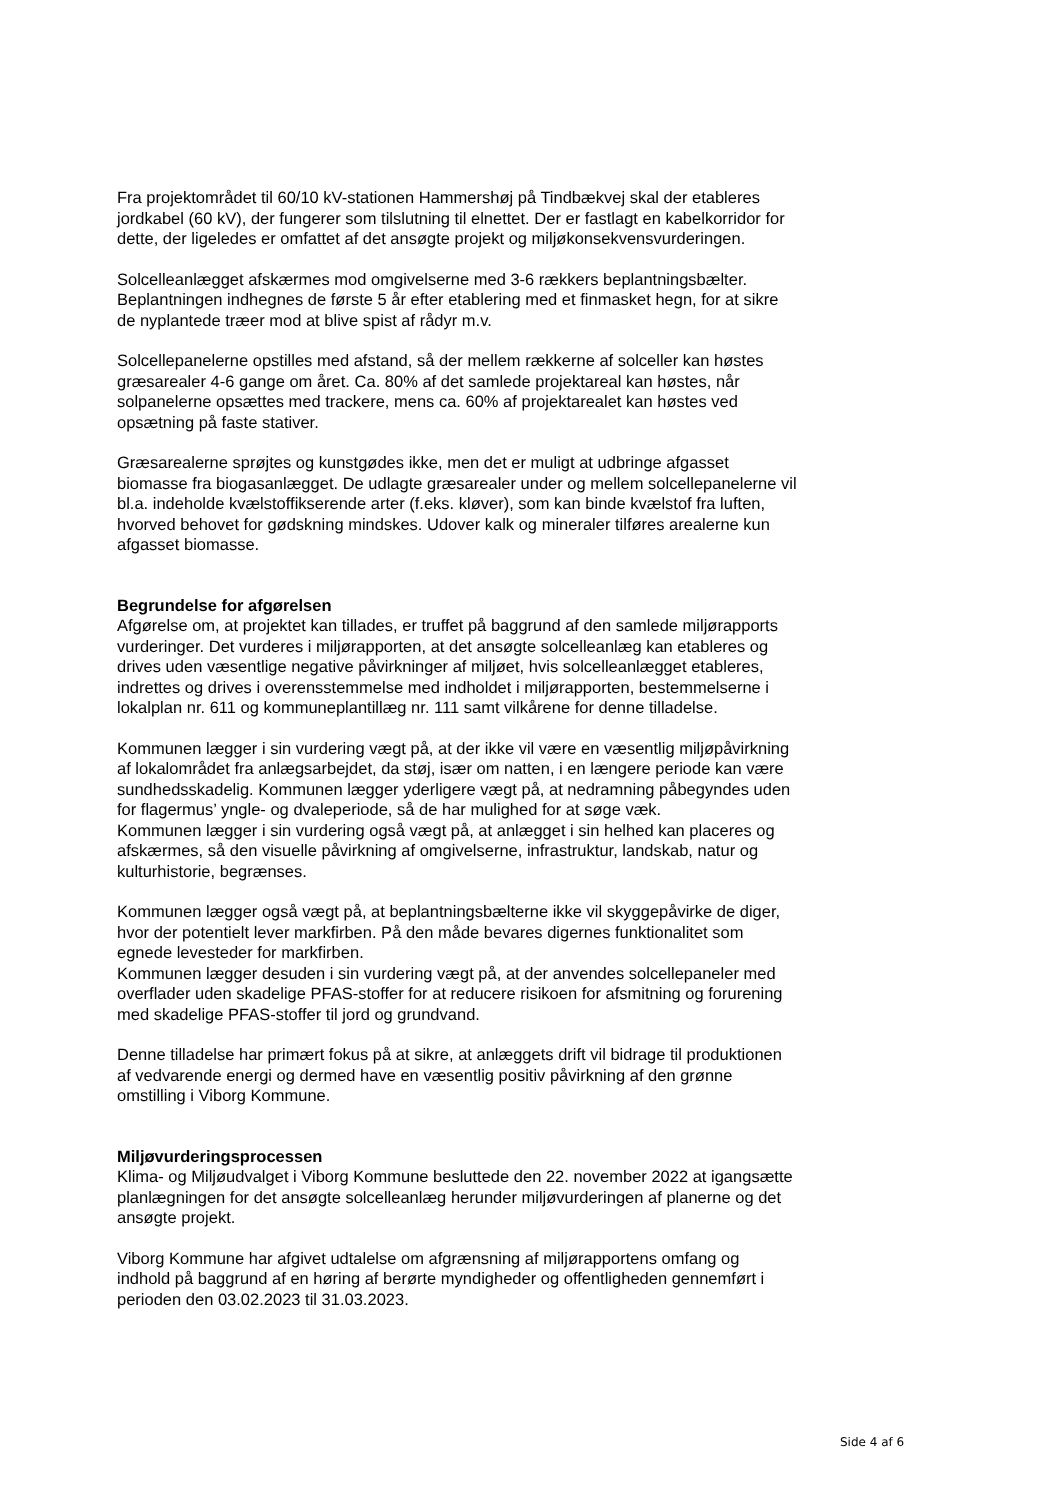Fra projektområdet til 60/10 kV-stationen Hammershøj på Tindbækvej skal der etableres jordkabel (60 kV), der fungerer som tilslutning til elnettet. Der er fastlagt en kabelkorridor for dette, der ligeledes er omfattet af det ansøgte projekt og miljøkonsekvensvurderingen.
Solcelleanlægget afskærmes mod omgivelserne med 3-6 rækkers beplantningsbælter. Beplantningen indhegnes de første 5 år efter etablering med et finmasket hegn, for at sikre de nyplantede træer mod at blive spist af rådyr m.v.
Solcellepanelerne opstilles med afstand, så der mellem rækkerne af solceller kan høstes græsarealer 4-6 gange om året. Ca. 80% af det samlede projektareal kan høstes, når solpanelerne opsættes med trackere, mens ca. 60% af projektarealet kan høstes ved opsætning på faste stativer.
Græsarealerne sprøjtes og kunstgødes ikke, men det er muligt at udbringe afgasset biomasse fra biogasanlægget. De udlagte græsarealer under og mellem solcellepanelerne vil bl.a. indeholde kvælstoffikserende arter (f.eks. kløver), som kan binde kvælstof fra luften, hvorved behovet for gødskning mindskes. Udover kalk og mineraler tilføres arealerne kun afgasset biomasse.
Begrundelse for afgørelsen
Afgørelse om, at projektet kan tillades, er truffet på baggrund af den samlede miljørapports vurderinger. Det vurderes i miljørapporten, at det ansøgte solcelleanlæg kan etableres og drives uden væsentlige negative påvirkninger af miljøet, hvis solcelleanlægget etableres, indrettes og drives i overensstemmelse med indholdet i miljørapporten, bestemmelserne i lokalplan nr. 611 og kommuneplantillæg nr. 111 samt vilkårene for denne tilladelse.
Kommunen lægger i sin vurdering vægt på, at der ikke vil være en væsentlig miljøpåvirkning af lokalområdet fra anlægsarbejdet, da støj, især om natten, i en længere periode kan være sundhedsskadelig. Kommunen lægger yderligere vægt på, at nedramning påbegyndes uden for flagermus’ yngle- og dvaleperiode, så de har mulighed for at søge væk.
Kommunen lægger i sin vurdering også vægt på, at anlægget i sin helhed kan placeres og afskærmes, så den visuelle påvirkning af omgivelserne, infrastruktur, landskab, natur og kulturhistorie, begrænses.
Kommunen lægger også vægt på, at beplantningsbælterne ikke vil skyggepåvirke de diger, hvor der potentielt lever markfirben. På den måde bevares digernes funktionalitet som egnede levesteder for markfirben.
Kommunen lægger desuden i sin vurdering vægt på, at der anvendes solcellepaneler med overflader uden skadelige PFAS-stoffer for at reducere risikoen for afsmitning og forurening med skadelige PFAS-stoffer til jord og grundvand.
Denne tilladelse har primært fokus på at sikre, at anlæggets drift vil bidrage til produktionen af vedvarende energi og dermed have en væsentlig positiv påvirkning af den grønne omstilling i Viborg Kommune.
Miljøvurderingsprocessen
Klima- og Miljøudvalget i Viborg Kommune besluttede den 22. november 2022 at igangsætte planlægningen for det ansøgte solcelleanlæg herunder miljøvurderingen af planerne og det ansøgte projekt.
Viborg Kommune har afgivet udtalelse om afgrænsning af miljørapportens omfang og indhold på baggrund af en høring af berørte myndigheder og offentligheden gennemført i perioden den 03.02.2023 til 31.03.2023.
Side 4 af 6